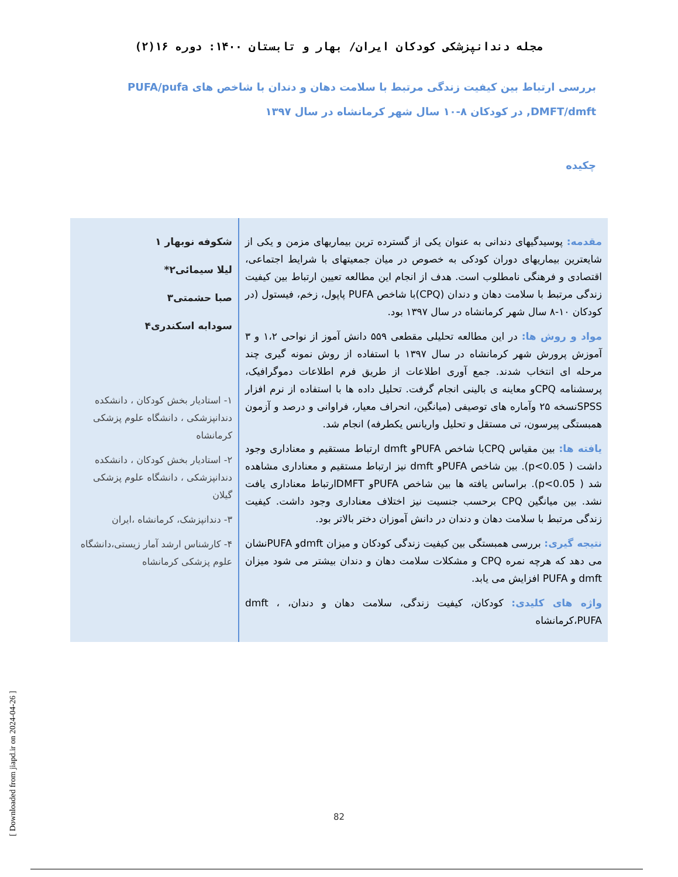مجله دندانپزشکی کودکان ایران/ بهار و تابستان ۱۴۰۰: دوره ۱۶(۲)
بررسی ارتباط بین کیفیت زندگی مرتبط با سلامت دهان و دندان با شاخص های PUFA/pufa ,DMFT/dmft در کودکان ۸-۱۰ سال شهر کرمانشاه در سال ۱۳۹۷
چکیده
مقدمه: پوسیدگیهای دندانی به عنوان یکی از گسترده ترین بیماریهای مزمن و یکی از شایعترین بیماریهای دوران کودکی به خصوص در میان جمعیتهای با شرایط اجتماعی، اقتصادی و فرهنگی نامطلوب است. هدف از انجام این مطالعه تعیین ارتباط بین کیفیت زندگی مرتبط با سلامت دهان و دندان (CPQ)با شاخص PUFA پاپول، زخم، فیستول (در کودکان ۱۰-۸ سال شهر کرمانشاه در سال ۱۳۹۷ بود.
مواد و روش ها: در این مطالعه تحلیلی مقطعی ۵۵۹ دانش آموز از نواحی ۱،۲ و ۳ آموزش پرورش شهر کرمانشاه در سال ۱۳۹۷ با استفاده از روش نمونه گیری چند مرحله ای انتخاب شدند. جمع آوری اطلاعات از طریق فرم اطلاعات دموگرافیک، پرسشنامه CPQو معاینه ی بالینی انجام گرفت. تحلیل داده ها با استفاده از نرم افزار SPSSنسخه ۲۵ وآماره های توصیفی (میانگین، انحراف معیار، فراوانی و درصد و آزمون همبستگی پیرسون، تی مستقل و تحلیل واریانس یکطرفه) انجام شد.
یافته ها: بین مقیاس CPQبا شاخص PUFAو dmft ارتباط مستقیم و معناداری وجود داشت ( p<0.05). بین شاخص PUFAو dmft نیز ارتباط مستقیم و معناداری مشاهده شد ( p<0.05). براساس یافته ها بین شاخص PUFAو DMFTارتباط معناداری یافت نشد. بین میانگین CPQ برحسب جنسیت نیز اختلاف معناداری وجود داشت. کیفیت زندگی مرتبط با سلامت دهان و دندان در دانش آموزان دختر بالاتر بود.
نتیجه گیری: بررسی همبستگی بین کیفیت زندگی کودکان و میزان dmftو PUFAنشان می دهد که هرچه نمره CPQ و مشکلات سلامت دهان و دندان بیشتر می شود میزان dmft و PUFA افزایش می یابد.
واژه های کلیدی: کودکان، کیفیت زندگی، سلامت دهان و دندان، dmft ، PUFA،کرمانشاه
شکوفه نوبهار ۱
لیلا سیمائی۲*
صبا حشمتی۳
سودابه اسکندری۴
۱- استادیار بخش کودکان ، دانشکده دندانپزشکی ، دانشگاه علوم پزشکی کرمانشاه
۲- استادیار بخش کودکان ، دانشکده دندانپزشکی ، دانشگاه علوم پزشکی گیلان
۳- دندانپزشک، کرمانشاه ،ایران
۴- کارشناس ارشد آمار زیستی،دانشگاه علوم پزشکی کرمانشاه
82
[ Downloaded from jiapd.ir on 2024-04-26 ]